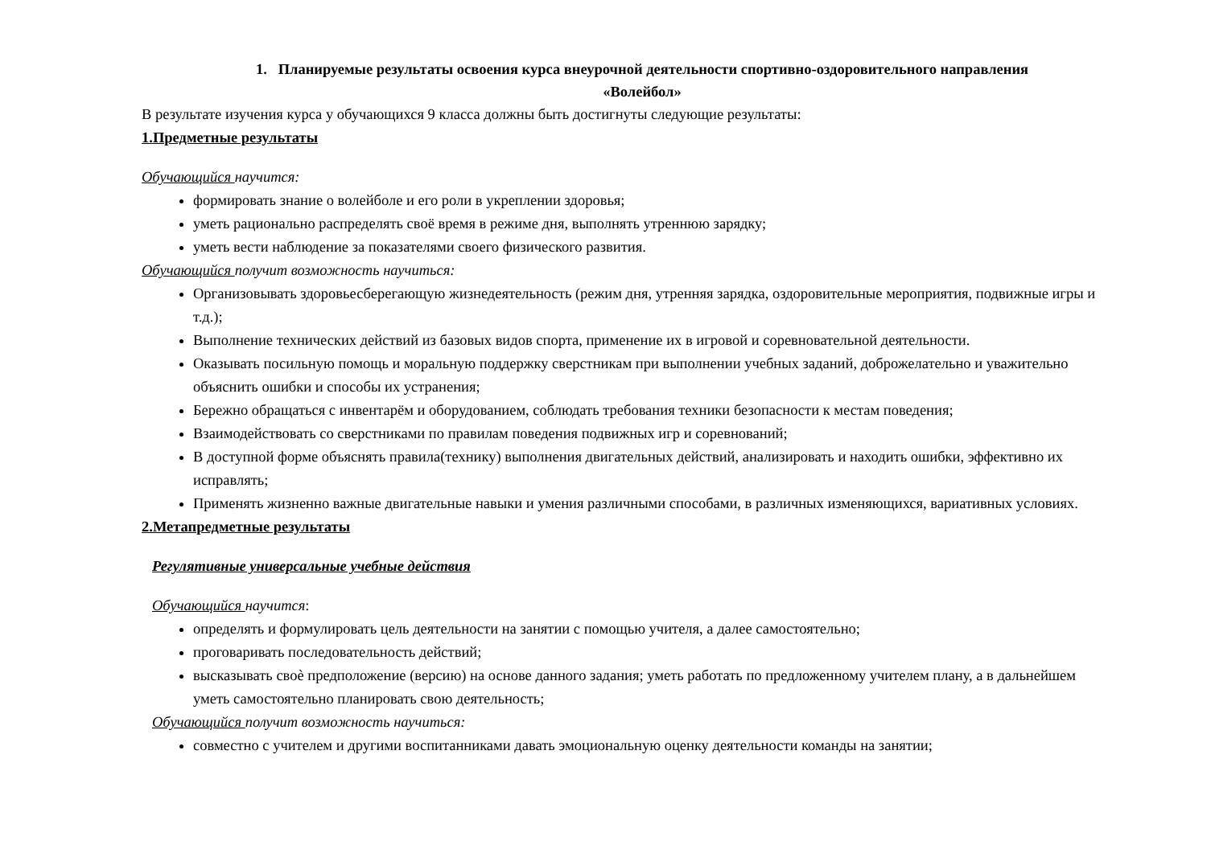1. Планируемые результаты освоения курса внеурочной деятельности спортивно-оздоровительного направления
«Волейбол»
В результате изучения курса у обучающихся 9 класса должны быть достигнуты следующие результаты:
1.Предметные результаты
Обучающийся научится:
формировать знание о волейболе и его роли в укреплении здоровья;
уметь рационально распределять своё время в режиме дня, выполнять утреннюю зарядку;
уметь вести наблюдение за показателями своего физического развития.
Обучающийся получит возможность научиться:
Организовывать здоровьесберегающую жизнедеятельность (режим дня, утренняя зарядка, оздоровительные мероприятия, подвижные игры и т.д.);
Выполнение технических действий из базовых видов спорта, применение их в игровой и соревновательной деятельности.
Оказывать посильную помощь и моральную поддержку сверстникам при выполнении учебных заданий, доброжелательно и уважительно объяснить ошибки и способы их устранения;
Бережно обращаться с инвентарём и оборудованием, соблюдать требования техники безопасности к местам поведения;
Взаимодействовать со сверстниками по правилам поведения подвижных игр и соревнований;
В доступной форме объяснять правила(технику) выполнения двигательных действий, анализировать и находить ошибки, эффективно их исправлять;
Применять жизненно важные двигательные навыки и умения различными способами, в различных изменяющихся, вариативных условиях.
2.Метапредметные результаты
Регулятивные универсальные учебные действия
Обучающийся научится:
определять и формулировать цель деятельности на занятии с помощью учителя, а далее самостоятельно;
проговаривать последовательность действий;
высказывать своѐ предположение (версию) на основе данного задания; уметь работать по предложенному учителем плану, а в дальнейшем уметь самостоятельно планировать свою деятельность;
Обучающийся получит возможность научиться:
совместно с учителем и другими воспитанниками давать эмоциональную оценку деятельности команды на занятии;